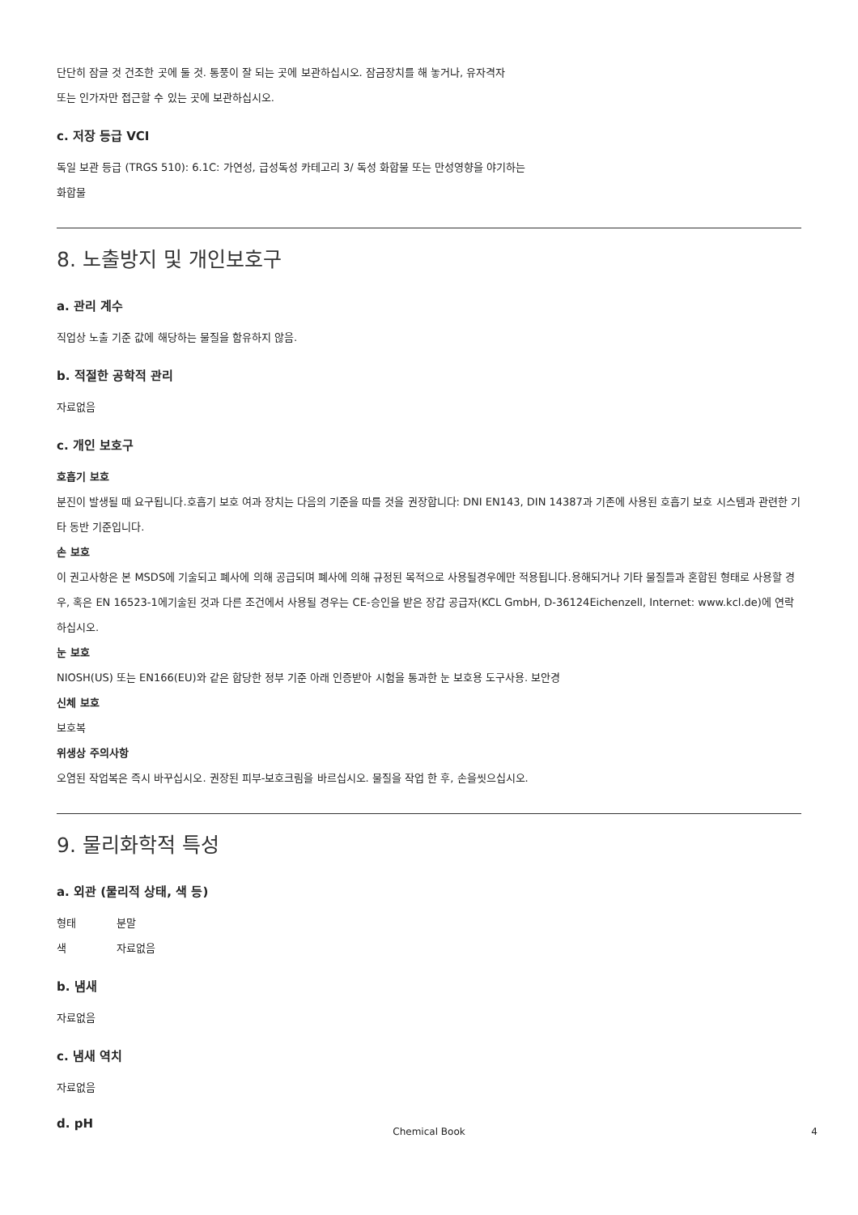단단히 잠글 것 건조한 곳에 둘 것. 통풍이 잘 되는 곳에 보관하십시오. 잠금장치를 해 놓거나, 유자격자
또는 인가자만 접근할 수 있는 곳에 보관하십시오.
c. 저장 등급 VCI
독일 보관 등급 (TRGS 510): 6.1C: 가연성, 급성독성 카테고리 3/ 독성 화합물 또는 만성영향을 야기하는
화합물
8. 노출방지 및 개인보호구
a. 관리 계수
직업상 노출 기준 값에 해당하는 물질을 함유하지 않음.
b. 적절한 공학적 관리
자료없음
c. 개인 보호구
호흡기 보호
분진이 발생될 때 요구됩니다.호흡기 보호 여과 장치는 다음의 기준을 따를 것을 권장합니다: DNI EN143, DIN 14387과 기존에 사용된 호흡기 보호 시스템과 관련한 기타 동반 기준입니다.
손 보호
이 권고사항은 본 MSDS에 기술되고 폐사에 의해 공급되며 폐사에 의해 규정된 목적으로 사용될경우에만 적용됩니다.용해되거나 기타 물질들과 혼합된 형태로 사용할 경우, 혹은 EN 16523-1에기술된 것과 다른 조건에서 사용될 경우는 CE-승인을 받은 장갑 공급자(KCL GmbH, D-36124Eichenzell, Internet: www.kcl.de)에 연락하십시오.
눈 보호
NIOSH(US) 또는 EN166(EU)와 같은 합당한 정부 기준 아래 인증받아 시험을 통과한 눈 보호용 도구사용. 보안경
신체 보호
보호복
위생상 주의사항
오염된 작업복은 즉시 바꾸십시오. 권장된 피부-보호크림을 바르십시오. 물질을 작업 한 후, 손을씻으십시오.
9. 물리화학적 특성
a. 외관 (물리적 상태, 색 등)
형태 분말
색 자료없음
b. 냄새
자료없음
c. 냄새 역치
자료없음
d. pH
Chemical Book 4